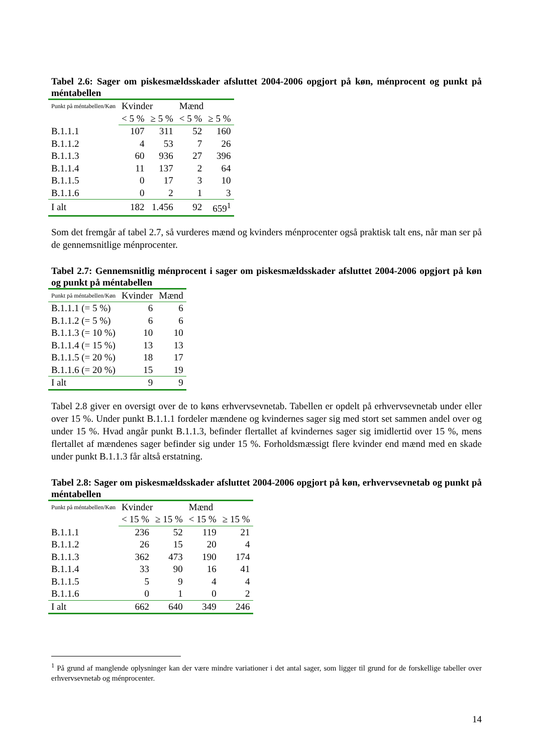Tabel 2.6: Sager om piskesmældsskader afsluttet 2004-2006 opgjort på køn, ménprocent og punkt på méntabellen
| Punkt på méntabellen/Køn | Kvinder | | Mænd | |
| --- | --- | --- | --- | --- |
| | < 5 % | ≥ 5 % | < 5 % | ≥ 5 % |
| B.1.1.1 | 107 | 311 | 52 | 160 |
| B.1.1.2 | 4 | 53 | 7 | 26 |
| B.1.1.3 | 60 | 936 | 27 | 396 |
| B.1.1.4 | 11 | 137 | 2 | 64 |
| B.1.1.5 | 0 | 17 | 3 | 10 |
| B.1.1.6 | 0 | 2 | 1 | 3 |
| I alt | 182 | 1.456 | 92 | 659<sup>1</sup> |
Som det fremgår af tabel 2.7, så vurderes mænd og kvinders ménprocenter også praktisk talt ens, når man ser på de gennemsnitlige ménprocenter.
Tabel 2.7: Gennemsnitlig ménprocent i sager om piskesmældsskader afsluttet 2004-2006 opgjort på køn og punkt på méntabellen
| Punkt på méntabellen/Køn | Kvinder | Mænd |
| --- | --- | --- |
| B.1.1.1 (= 5 %) | 6 | 6 |
| B.1.1.2 (= 5 %) | 6 | 6 |
| B.1.1.3 (= 10 %) | 10 | 10 |
| B.1.1.4 (= 15 %) | 13 | 13 |
| B.1.1.5 (= 20 %) | 18 | 17 |
| B.1.1.6 (= 20 %) | 15 | 19 |
| I alt | 9 | 9 |
Tabel 2.8 giver en oversigt over de to køns erhvervsevnetab. Tabellen er opdelt på erhvervsevnetab under eller over 15 %. Under punkt B.1.1.1 fordeler mændene og kvindernes sager sig med stort set sammen andel over og under 15 %. Hvad angår punkt B.1.1.3, befinder flertallet af kvindernes sager sig imidlertid over 15 %, mens flertallet af mændenes sager befinder sig under 15 %. Forholdsmæssigt flere kvinder end mænd med en skade under punkt B.1.1.3 får altså erstatning.
Tabel 2.8: Sager om piskesmældsskader afsluttet 2004-2006 opgjort på køn, erhvervsevnetab og punkt på méntabellen
| Punkt på méntabellen/Køn | Kvinder | | Mænd | |
| --- | --- | --- | --- | --- |
| | < 15 % | ≥ 15 % | < 15 % | ≥ 15 % |
| B.1.1.1 | 236 | 52 | 119 | 21 |
| B.1.1.2 | 26 | 15 | 20 | 4 |
| B.1.1.3 | 362 | 473 | 190 | 174 |
| B.1.1.4 | 33 | 90 | 16 | 41 |
| B.1.1.5 | 5 | 9 | 4 | 4 |
| B.1.1.6 | 0 | 1 | 0 | 2 |
| I alt | 662 | 640 | 349 | 246 |
<sup>1</sup> På grund af manglende oplysninger kan der være mindre variationer i det antal sager, som ligger til grund for de forskellige tabeller over erhvervsevnetab og ménprocenter.
14